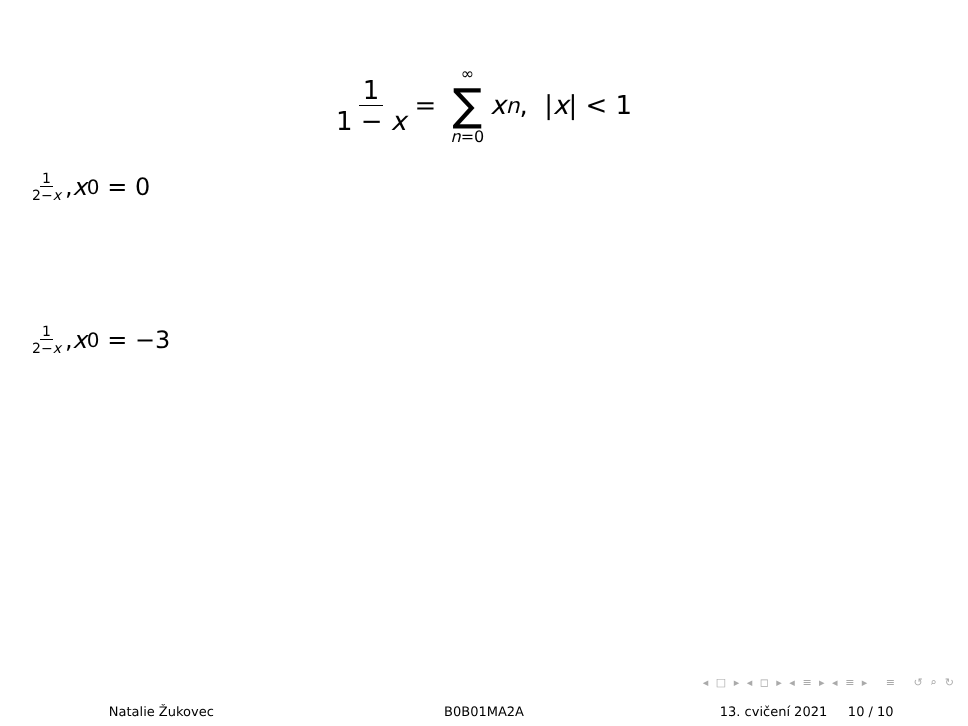1 1 − x = ∞ ∑ n=0 x<sup>n</sup>, | x | < 1
1 2−x, x<sub>0</sub> = 0
1 2−x, x<sub>0</sub> = −3
◂ □ ▸ ◂ ◻ ▸ ◂ ≡ ▸ ◂ ≡ ▸ ≡ ↺ ⌕ ↻
Natalie Žukovec B0B01MA2A 13. cvičení 2021 10 / 10